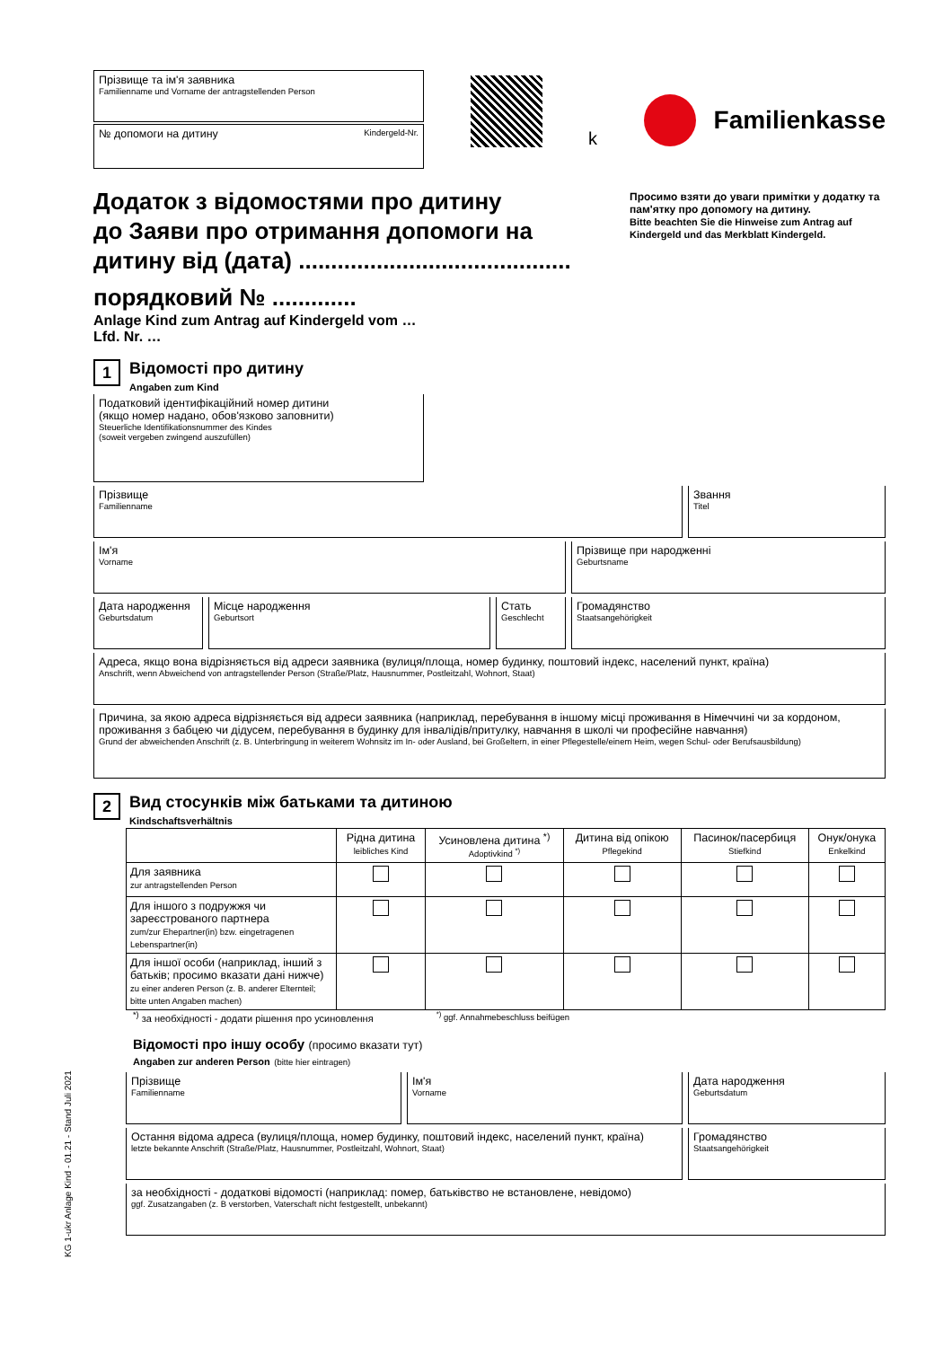Прізвище та ім'я заявника
Familienname und Vorname der antragstellenden Person
№ допомоги на дитину Kindergeld-Nr.
k
Familienkasse
Додаток з відомостями про дитину
до Заяви про отримання допомоги на
дитину від (дата) ..........................................
порядковий № .............
Anlage Kind zum Antrag auf Kindergeld vom …
Lfd. Nr. …
Просимо взяти до уваги примітки у додатку та пам'ятку про допомогу на дитину.
Bitte beachten Sie die Hinweise zum Antrag auf Kindergeld und das Merkblatt Kindergeld.
1 Відомості про дитину
Angaben zum Kind
Податковий ідентифікаційний номер дитини
(якщо номер надано, обов'язково заповнити)
Steuerliche Identifikationsnummer des Kindes
(soweit vergeben zwingend auszufüllen)
Прізвище
Familienname
Звання
Titel
Ім'я
Vorname
Прізвище при народженні
Geburtsname
Дата народження
Geburtsdatum
Місце народження
Geburtsort
Стать
Geschlecht
Громадянство
Staatsangehörigkeit
Адреса, якщо вона відрізняється від адреси заявника (вулиця/площа, номер будинку, поштовий індекс, населений пункт, країна)
Anschrift, wenn Abweichend von antragstellender Person (Straße/Platz, Hausnummer, Postleitzahl, Wohnort, Staat)
Причина, за якою адреса відрізняється від адреси заявника (наприклад, перебування в іншому місці проживання в Німеччині чи за кордоном, проживання з бабцею чи дідусем, перебування в будинку для інвалідів/притулку, навчання в школі чи професійне навчання)
Grund der abweichenden Anschrift (z. B. Unterbringung in weiterem Wohnsitz im In- oder Ausland, bei Großeltern, in einer Pflegestelle/einem Heim, wegen Schul- oder Berufsausbildung)
2 Вид стосунків між батьками та дитиною
Kindschaftsverhältnis
| | Рідна дитина leibliches Kind | Усиновлена дитина <sup>*)</sup> Adoptivkind <sup>*)</sup> | Дитина від опікою Pflegekind | Пасинок/пасербиця Stiefkind | Онук/онука Enkelkind |
| --- | --- | --- | --- | --- | --- |
| Для заявника zur antragstellenden Person | | | | | |
| Для іншого з подружжя чи зареєстрованого партнера zum/zur Ehepartner(in) bzw. eingetragenen Lebenspartner(in) | | | | | |
| Для іншої особи (наприклад, інший з батьків; просимо вказати дані нижче) zu einer anderen Person (z. B. anderer Elternteil; bitte unten Angaben machen) | | | | | |
<sup>*)</sup> за необхідності - додати рішення про усиновлення<sup>*)</sup> ggf. Annahmebeschluss beifügen
Відомості про іншу особу (просимо вказати тут)
Angaben zur anderen Person (bitte hier eintragen)
Прізвище
Familienname
Ім'я
Vorname
Дата народження
Geburtsdatum
Остання відома адреса (вулиця/площа, номер будинку, поштовий індекс, населений пункт, країна)
letzte bekannte Anschrift (Straße/Platz, Hausnummer, Postleitzahl, Wohnort, Staat)
Громадянство
Staatsangehörigkeit
за необхідності - додаткові відомості (наприклад: помер, батьківство не встановлене, невідомо)
ggf. Zusatzangaben (z. B verstorben, Vaterschaft nicht festgestellt, unbekannt)
KG 1-ukr Anlage Kind - 01.21 - Stand Juli 2021